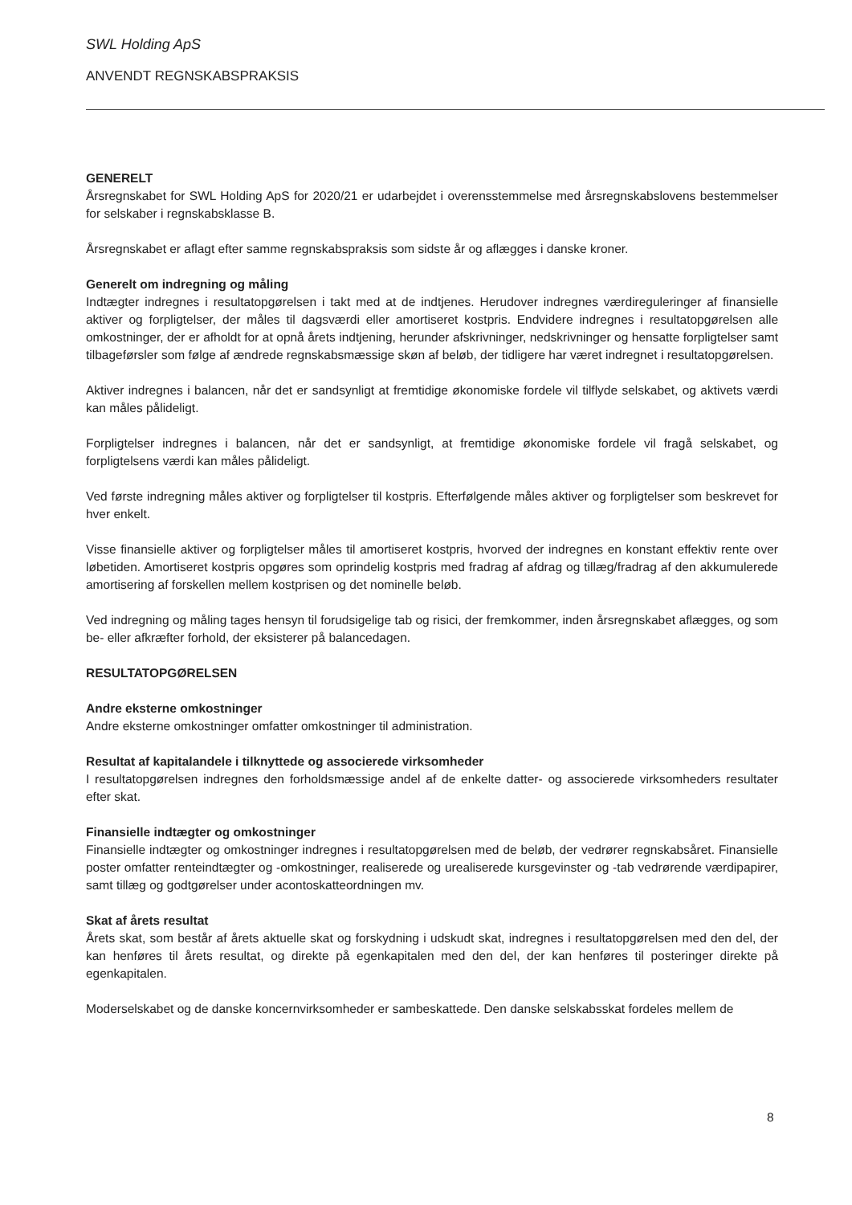SWL Holding ApS
ANVENDT REGNSKABSPRAKSIS
GENERELT
Årsregnskabet for SWL Holding ApS for 2020/21 er udarbejdet i overensstemmelse med årsregnskabslovens bestemmelser for selskaber i regnskabsklasse B.
Årsregnskabet er aflagt efter samme regnskabspraksis som sidste år og aflægges i danske kroner.
Generelt om indregning og måling
Indtægter indregnes i resultatopgørelsen i takt med at de indtjenes. Herudover indregnes værdireguleringer af finansielle aktiver og forpligtelser, der måles til dagsværdi eller amortiseret kostpris. Endvidere indregnes i resultatopgørelsen alle omkostninger, der er afholdt for at opnå årets indtjening, herunder afskrivninger, nedskrivninger og hensatte forpligtelser samt tilbageførsler som følge af ændrede regnskabsmæssige skøn af beløb, der tidligere har været indregnet i resultatopgørelsen.
Aktiver indregnes i balancen, når det er sandsynligt at fremtidige økonomiske fordele vil tilflyde selskabet, og aktivets værdi kan måles pålideligt.
Forpligtelser indregnes i balancen, når det er sandsynligt, at fremtidige økonomiske fordele vil fragå selskabet, og forpligtelsens værdi kan måles pålideligt.
Ved første indregning måles aktiver og forpligtelser til kostpris. Efterfølgende måles aktiver og forpligtelser som beskrevet for hver enkelt.
Visse finansielle aktiver og forpligtelser måles til amortiseret kostpris, hvorved der indregnes en konstant effektiv rente over løbetiden. Amortiseret kostpris opgøres som oprindelig kostpris med fradrag af afdrag og tillæg/fradrag af den akkumulerede amortisering af forskellen mellem kostprisen og det nominelle beløb.
Ved indregning og måling tages hensyn til forudsigelige tab og risici, der fremkommer, inden årsregnskabet aflægges, og som be- eller afkræfter forhold, der eksisterer på balancedagen.
RESULTATOPGØRELSEN
Andre eksterne omkostninger
Andre eksterne omkostninger omfatter omkostninger til administration.
Resultat af kapitalandele i tilknyttede og associerede virksomheder
I resultatopgørelsen indregnes den forholdsmæssige andel af de enkelte datter- og associerede virksomheders resultater efter skat.
Finansielle indtægter og omkostninger
Finansielle indtægter og omkostninger indregnes i resultatopgørelsen med de beløb, der vedrører regnskabsåret. Finansielle poster omfatter renteindtægter og -omkostninger, realiserede og urealiserede kursgevinster og -tab vedrørende værdipapirer, samt tillæg og godtgørelser under acontoskatteordningen mv.
Skat af årets resultat
Årets skat, som består af årets aktuelle skat og forskydning i udskudt skat, indregnes i resultatopgørelsen med den del, der kan henføres til årets resultat, og direkte på egenkapitalen med den del, der kan henføres til posteringer direkte på egenkapitalen.
Moderselskabet og de danske koncernvirksomheder er sambeskattede. Den danske selskabsskat fordeles mellem de
8